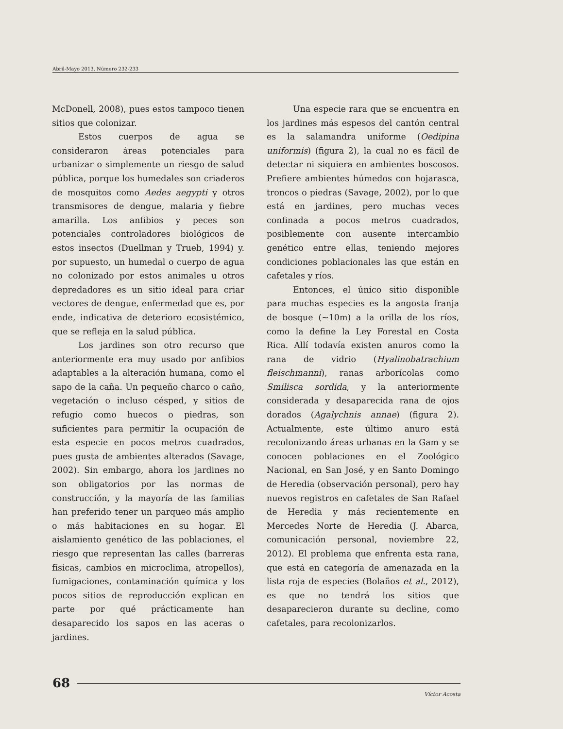Abril-Mayo 2013. Número 232-233
McDonell, 2008), pues estos tampoco tienen sitios que colonizar.
Estos cuerpos de agua se consideraron áreas potenciales para urbanizar o simplemente un riesgo de salud pública, porque los humedales son criaderos de mosquitos como Aedes aegypti y otros transmisores de dengue, malaria y fiebre amarilla. Los anfibios y peces son potenciales controladores biológicos de estos insectos (Duellman y Trueb, 1994) y. por supuesto, un humedal o cuerpo de agua no colonizado por estos animales u otros depredadores es un sitio ideal para criar vectores de dengue, enfermedad que es, por ende, indicativa de deterioro ecosistémico, que se refleja en la salud pública.
Los jardines son otro recurso que anteriormente era muy usado por anfibios adaptables a la alteración humana, como el sapo de la caña. Un pequeño charco o caño, vegetación o incluso césped, y sitios de refugio como huecos o piedras, son suficientes para permitir la ocupación de esta especie en pocos metros cuadrados, pues gusta de ambientes alterados (Savage, 2002). Sin embargo, ahora los jardines no son obligatorios por las normas de construcción, y la mayoría de las familias han preferido tener un parqueo más amplio o más habitaciones en su hogar. El aislamiento genético de las poblaciones, el riesgo que representan las calles (barreras físicas, cambios en microclima, atropellos), fumigaciones, contaminación química y los pocos sitios de reproducción explican en parte por qué prácticamente han desaparecido los sapos en las aceras o jardines.
Una especie rara que se encuentra en los jardines más espesos del cantón central es la salamandra uniforme (Oedipina uniformis) (figura 2), la cual no es fácil de detectar ni siquiera en ambientes boscosos. Prefiere ambientes húmedos con hojarasca, troncos o piedras (Savage, 2002), por lo que está en jardines, pero muchas veces confinada a pocos metros cuadrados, posiblemente con ausente intercambio genético entre ellas, teniendo mejores condiciones poblacionales las que están en cafetales y ríos.
Entonces, el único sitio disponible para muchas especies es la angosta franja de bosque (~10m) a la orilla de los ríos, como la define la Ley Forestal en Costa Rica. Allí todavía existen anuros como la rana de vidrio (Hyalinobatrachium fleischmanni), ranas arborícolas como Smilisca sordida, y la anteriormente considerada y desaparecida rana de ojos dorados (Agalychnis annae) (figura 2). Actualmente, este último anuro está recolonizando áreas urbanas en la Gam y se conocen poblaciones en el Zoológico Nacional, en San José, y en Santo Domingo de Heredia (observación personal), pero hay nuevos registros en cafetales de San Rafael de Heredia y más recientemente en Mercedes Norte de Heredia (J. Abarca, comunicación personal, noviembre 22, 2012). El problema que enfrenta esta rana, que está en categoría de amenazada en la lista roja de especies (Bolaños et al., 2012), es que no tendrá los sitios que desaparecieron durante su decline, como cafetales, para recolonizarlos.
68
Víctor Acosta